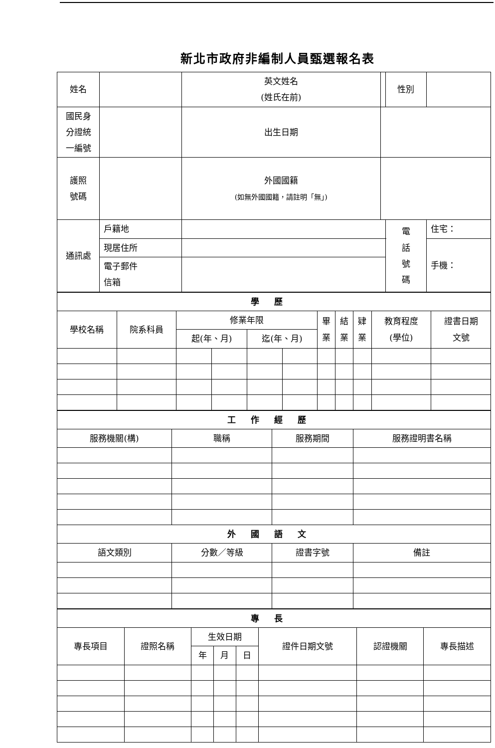新北市政府非編制人員甄選報名表
| 姓名 | | | 英文姓名 (姓氏在前) | | 性別 | | |
| 國民身 分證統 一編號 | | | 出生日期 | | | | |
| 護照 號碼 | | | 外國國籍 (如無外國國籍，請註明「無」) | | | | |
| 通訊處 | 戶籍地 | | | | 電 話 號 碼 | 住宅： | |
| | 現居住所 | | | | | 手機： | |
| | 電子郵件 信箱 | | | | | | |
| 學歷 | | | | | | | | | | |
| 學校名稱 | 院系科員 | 修業年限 | | | | 畢 業 | 結 業 | 肄 業 | 教育程度 (學位) | 證書日期 文號 |
| | | 起(年、月) | | 迄(年、月) | | | | | | |
| 工作經歷 | | | |
| 服務機關(構) | 職稱 | 服務期間 | 服務證明書名稱 |
| 外國語文 | | | |
| 語文類別 | 分數／等級 | 證書字號 | 備註 |
| 專長 | | | | | | | |
| 專長項目 | 證照名稱 | 生效日期 | | | 證件日期文號 | 認證機關 | 專長描述 |
| | | 年 | 月 | 日 | | | |